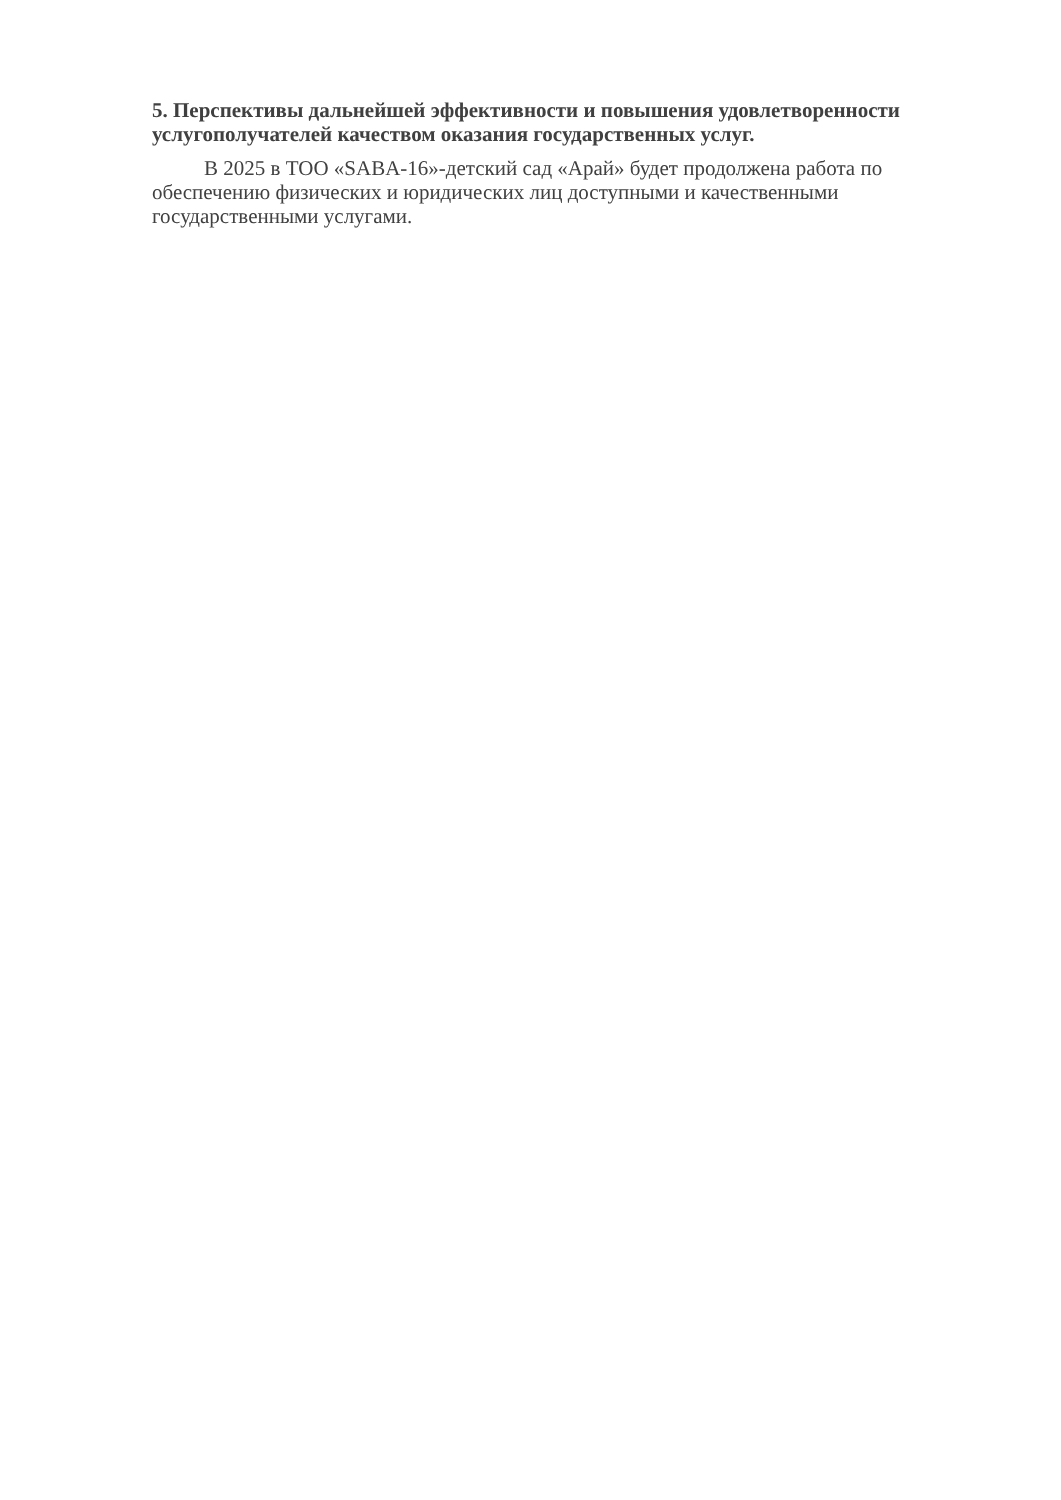5. Перспективы дальнейшей эффективности и повышения удовлетворенности услугополучателей качеством оказания государственных услуг.
В 2025 в ТОО «SABA-16»-детский сад «Арай» будет продолжена работа по обеспечению физических и юридических лиц доступными и качественными государственными услугами.